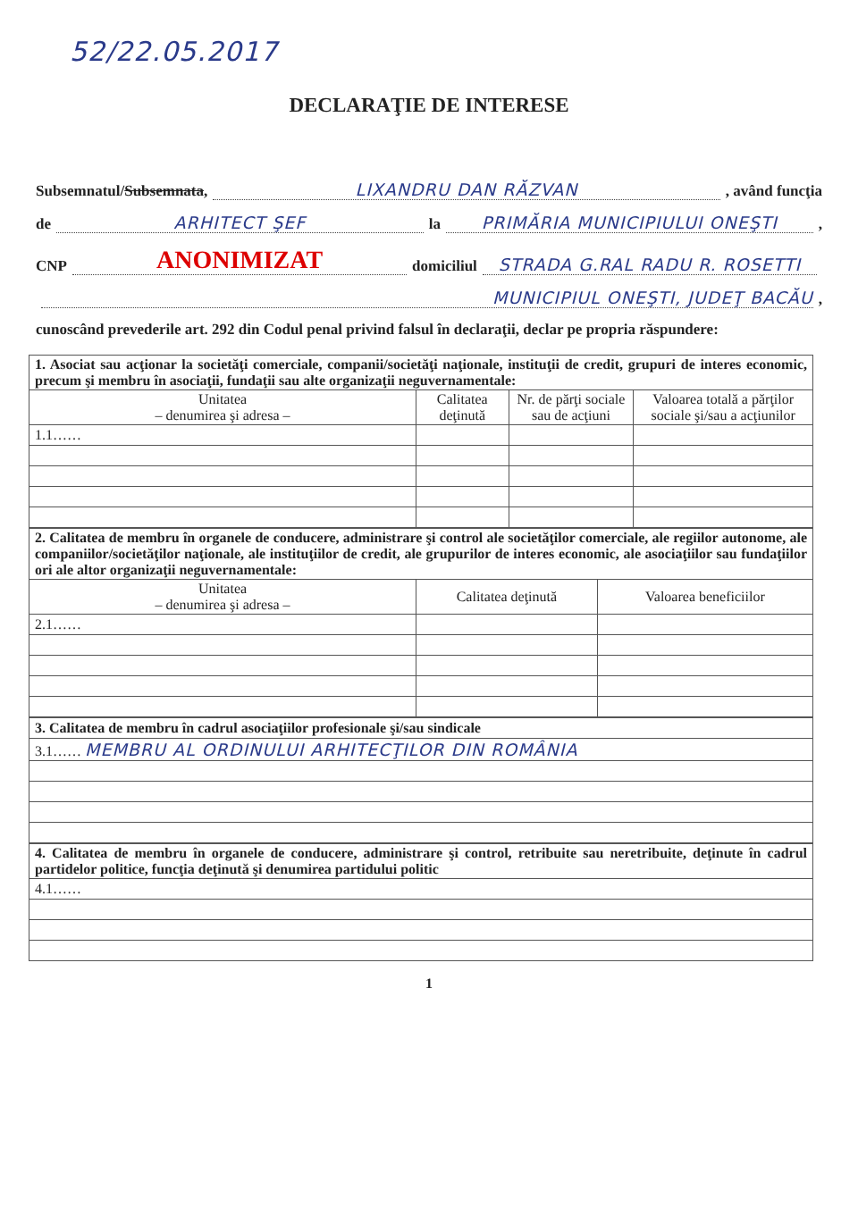52/22.05.2017
DECLARAŢIE DE INTERESE
Subsemnatul/ Subsemnata, LIXANDRU DAN RĂZVAN , având funcţia
de ARHITECT ŞEF la PRIMĂRIA MUNICIPIULUI ONEŞTI ,
CNP ANONIMIZAT domiciliul STRADA G.RAL RADU R. ROSETTI
MUNICIPIUL ONEŞTI, JUDEŢ BACĂU ,
cunoscând prevederile art. 292 din Codul penal privind falsul în declaraţii, declar pe propria răspundere:
| 1. Asociat sau acţionar la societăţi comerciale, companii/societăţi naţionale, instituţii de credit, grupuri de interes economic, precum şi membru în asociaţii, fundaţii sau alte organizaţii neguvernamentale: | | | |
| Unitatea – denumirea şi adresa – | Calitatea deţinută | Nr. de părţi sociale sau de acţiuni | Valoarea totală a părţilor sociale şi/sau a acţiunilor |
| 1.1…… | | | |
| 2. Calitatea de membru în organele de conducere, administrare şi control ale societăţilor comerciale, ale regiilor autonome, ale companiilor/societăţilor naţionale, ale instituţiilor de credit, ale grupurilor de interes economic, ale asociaţiilor sau fundaţiilor ori ale altor organizaţii neguvernamentale: | | |
| Unitatea – denumirea şi adresa – | Calitatea deţinută | Valoarea beneficiilor |
| 2.1…… | | |
| 3. Calitatea de membru în cadrul asociaţiilor profesionale şi/sau sindicale |
| 3.1…… MEMBRU AL ORDINULUI ARHITECŢILOR DIN ROMÂNIA |
| 4. Calitatea de membru în organele de conducere, administrare şi control, retribuite sau neretribuite, deţinute în cadrul partidelor politice, funcţia deţinută şi denumirea partidului politic |
| 4.1…… |
1